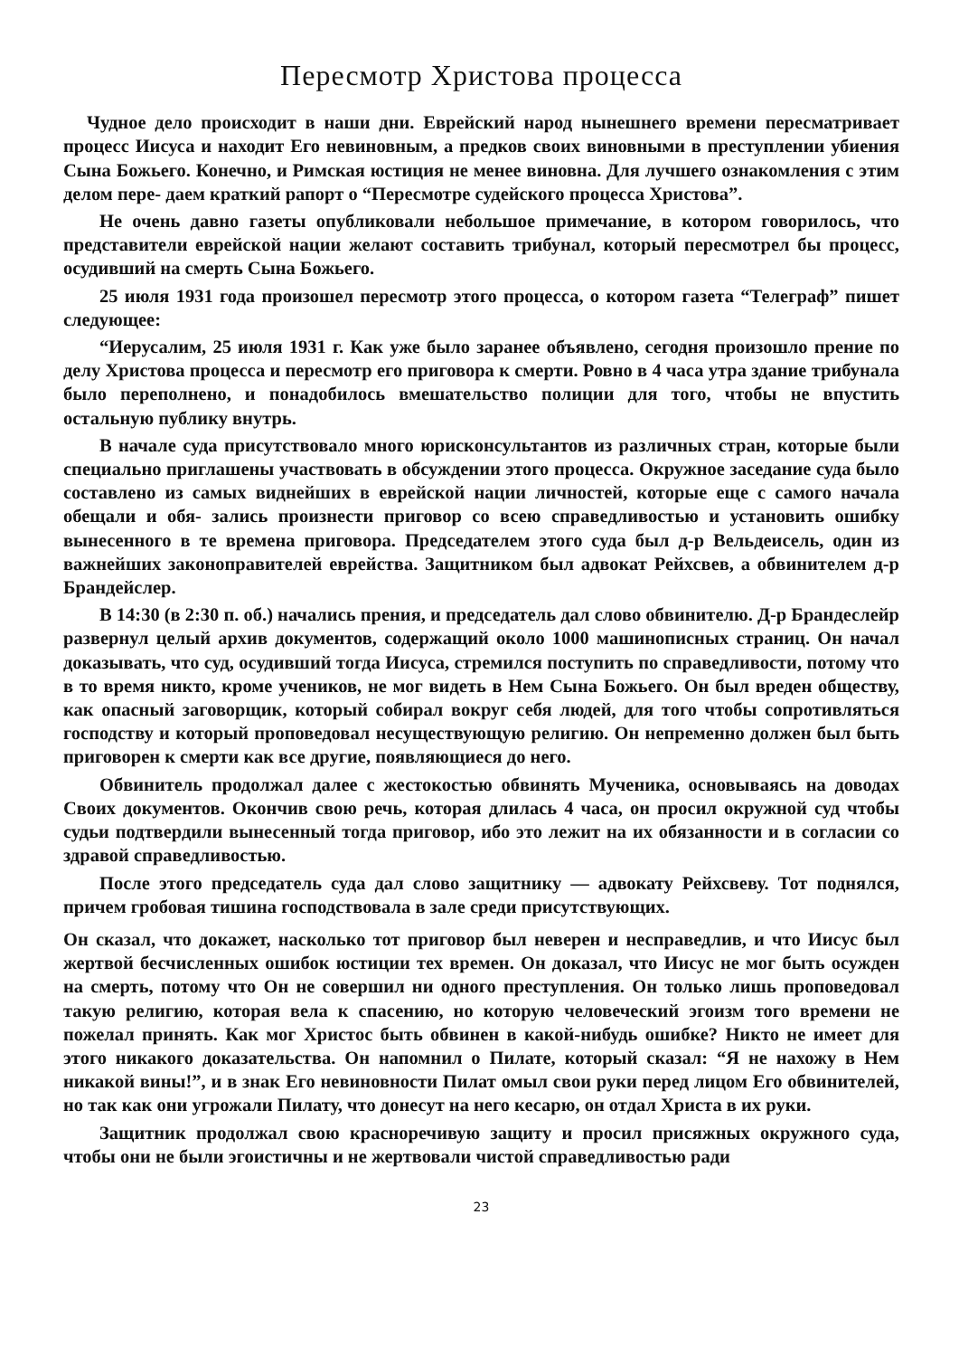Пересмотр Христова процесса
Чудное дело происходит в наши дни. Еврейский народ нынешнего времени пересматривает процесс Иисуса и находит Его невиновным, а предков своих виновными в преступлении убиения Сына Божьего. Конечно, и Римская юстиция не менее виновна. Для лучшего ознакомления с этим делом пере- даем краткий рапорт о “Пересмотре судейского процесса Христова”.
Не очень давно газеты опубликовали небольшое примечание, в котором говорилось, что представители еврейской нации желают составить трибунал, который пересмотрел бы процесс, осудивший на смерть Сына Божьего.
25 июля 1931 года произошел пересмотр этого процесса, о котором газета “Телеграф” пишет следующее:
“Иерусалим, 25 июля 1931 г. Как уже было заранее объявлено, сегодня произошло прение по делу Христова процесса и пересмотр его приговора к смерти. Ровно в 4 часа утра здание трибунала было переполнено, и понадобилось вмешательство полиции для того, чтобы не впустить остальную публику внутрь.
В начале суда присутствовало много юрисконсультантов из различных стран, которые были специально приглашены участвовать в обсуждении этого процесса. Окружное заседание суда было составлено из самых виднейших в еврейской нации личностей, которые еще с самого начала обещали и обя- зались произнести приговор со всею справедливостью и установить ошибку вынесенного в те времена приговора. Председателем этого суда был д-р Вельдеисель, один из важнейших законоправителей еврейства. Защитником был адвокат Рейхсвев, а обвинителем д-р Брандейслер.
В 14:30 (в 2:30 п. об.) начались прения, и председатель дал слово обвинителю. Д-р Брандеслейр развернул целый архив документов, содержащий около 1000 машинописных страниц. Он начал доказывать, что суд, осудивший тогда Иисуса, стремился поступить по справедливости, потому что в то время никто, кроме учеников, не мог видеть в Нем Сына Божьего. Он был вреден обществу, как опасный заговорщик, который собирал вокруг себя людей, для того чтобы сопротивляться господству и который проповедовал несуществующую религию. Он непременно должен был быть приговорен к смерти как все другие, появляющиеся до него.
Обвинитель продолжал далее с жестокостью обвинять Мученика, основываясь на доводах Своих документов. Окончив свою речь, которая длилась 4 часа, он просил окружной суд чтобы судьи подтвердили вынесенный тогда приговор, ибо это лежит на их обязанности и в согласии со здравой справедливостью.
После этого председатель суда дал слово защитнику — адвокату Рейхсвеву. Тот поднялся, причем гробовая тишина господствовала в зале среди присутствующих.
Он сказал, что докажет, насколько тот приговор был неверен и несправедлив, и что Иисус был жертвой бесчисленных ошибок юстиции тех времен. Он доказал, что Иисус не мог быть осужден на смерть, потому что Он не совершил ни одного преступления. Он только лишь проповедовал такую религию, которая вела к спасению, но которую человеческий эгоизм того времени не пожелал принять. Как мог Христос быть обвинен в какой-нибудь ошибке? Никто не имеет для этого никакого доказательства. Он напомнил о Пилате, который сказал: “Я не нахожу в Нем никакой вины!”, и в знак Его невиновности Пилат омыл свои руки перед лицом Его обвинителей, но так как они угрожали Пилату, что донесут на него кесарю, он отдал Христа в их руки.
Защитник продолжал свою красноречивую защиту и просил присяжных окружного суда, чтобы они не были эгоистичны и не жертвовали чистой справедливостью ради
23